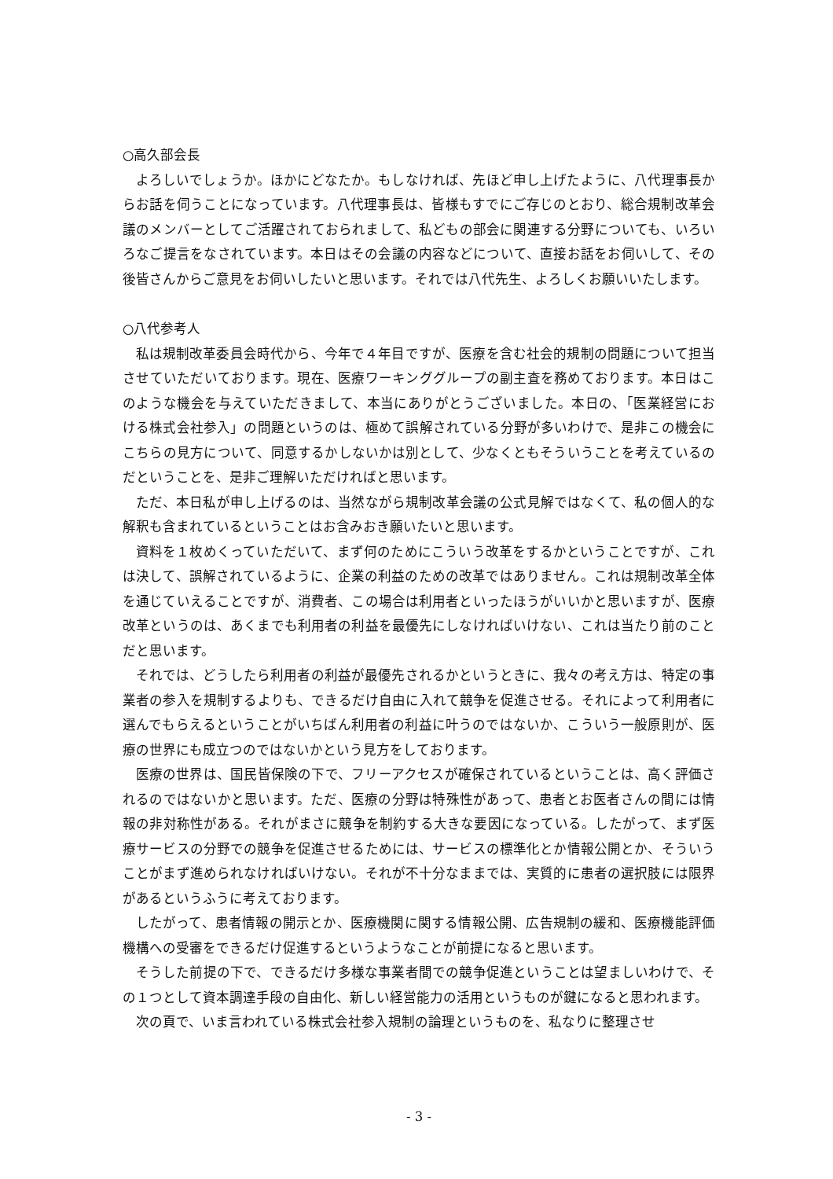○高久部会長
よろしいでしょうか。ほかにどなたか。もしなければ、先ほど申し上げたように、八代理事長からお話を伺うことになっています。八代理事長は、皆様もすでにご存じのとおり、総合規制改革会議のメンバーとしてご活躍されておられまして、私どもの部会に関連する分野についても、いろいろなご提言をなされています。本日はその会議の内容などについて、直接お話をお伺いして、その後皆さんからご意見をお伺いしたいと思います。それでは八代先生、よろしくお願いいたします。
○八代参考人
私は規制改革委員会時代から、今年で４年目ですが、医療を含む社会的規制の問題について担当させていただいております。現在、医療ワーキンググループの副主査を務めております。本日はこのような機会を与えていただきまして、本当にありがとうございました。本日の、「医業経営における株式会社参入」の問題というのは、極めて誤解されている分野が多いわけで、是非この機会にこちらの見方について、同意するかしないかは別として、少なくともそういうことを考えているのだということを、是非ご理解いただければと思います。
ただ、本日私が申し上げるのは、当然ながら規制改革会議の公式見解ではなくて、私の個人的な解釈も含まれているということはお含みおき願いたいと思います。
資料を１枚めくっていただいて、まず何のためにこういう改革をするかということですが、これは決して、誤解されているように、企業の利益のための改革ではありません。これは規制改革全体を通じていえることですが、消費者、この場合は利用者といったほうがいいかと思いますが、医療改革というのは、あくまでも利用者の利益を最優先にしなければいけない、これは当たり前のことだと思います。
それでは、どうしたら利用者の利益が最優先されるかというときに、我々の考え方は、特定の事業者の参入を規制するよりも、できるだけ自由に入れて競争を促進させる。それによって利用者に選んでもらえるということがいちばん利用者の利益に叶うのではないか、こういう一般原則が、医療の世界にも成立つのではないかという見方をしております。
医療の世界は、国民皆保険の下で、フリーアクセスが確保されているということは、高く評価されるのではないかと思います。ただ、医療の分野は特殊性があって、患者とお医者さんの間には情報の非対称性がある。それがまさに競争を制約する大きな要因になっている。したがって、まず医療サービスの分野での競争を促進させるためには、サービスの標準化とか情報公開とか、そういうことがまず進められなければいけない。それが不十分なままでは、実質的に患者の選択肢には限界があるというふうに考えております。
したがって、患者情報の開示とか、医療機関に関する情報公開、広告規制の緩和、医療機能評価機構への受審をできるだけ促進するというようなことが前提になると思います。
そうした前提の下で、できるだけ多様な事業者間での競争促進ということは望ましいわけで、その１つとして資本調達手段の自由化、新しい経営能力の活用というものが鍵になると思われます。
次の頁で、いま言われている株式会社参入規制の論理というものを、私なりに整理させ
- 3 -